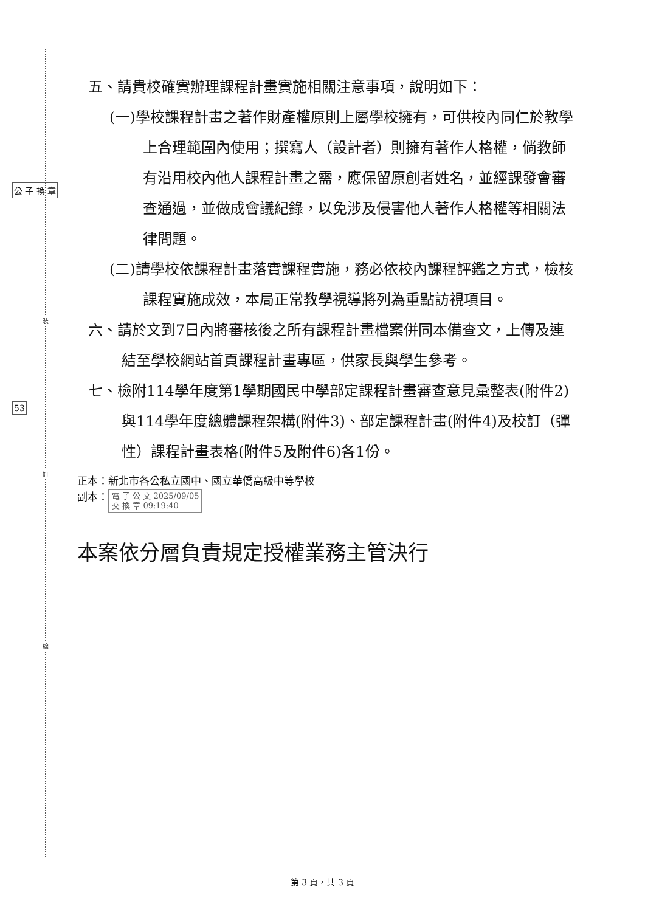裝
訂
線
公 子 換 章
53
五、請貴校確實辦理課程計畫實施相關注意事項，說明如下：
(一)學校課程計畫之著作財產權原則上屬學校擁有，可供校內同仁於教學上合理範圍內使用；撰寫人（設計者）則擁有著作人格權，倘教師有沿用校內他人課程計畫之需，應保留原創者姓名，並經課發會審查通過，並做成會議紀錄，以免涉及侵害他人著作人格權等相關法律問題。
(二)請學校依課程計畫落實課程實施，務必依校內課程評鑑之方式，檢核課程實施成效，本局正常教學視導將列為重點訪視項目。
六、請於文到7日內將審核後之所有課程計畫檔案併同本備查文，上傳及連結至學校網站首頁課程計畫專區，供家長與學生參考。
七、檢附114學年度第1學期國民中學部定課程計畫審查意見彙整表(附件2)與114學年度總體課程架構(附件3)、部定課程計畫(附件4)及校訂（彈性）課程計畫表格(附件5及附件6)各1份。
正本：新北市各公私立國中、國立華僑高級中等學校
副本： 電 子 公 文 2025/09/05
交 換 章 09:19:40
本案依分層負責規定授權業務主管決行
第 3 頁，共 3 頁